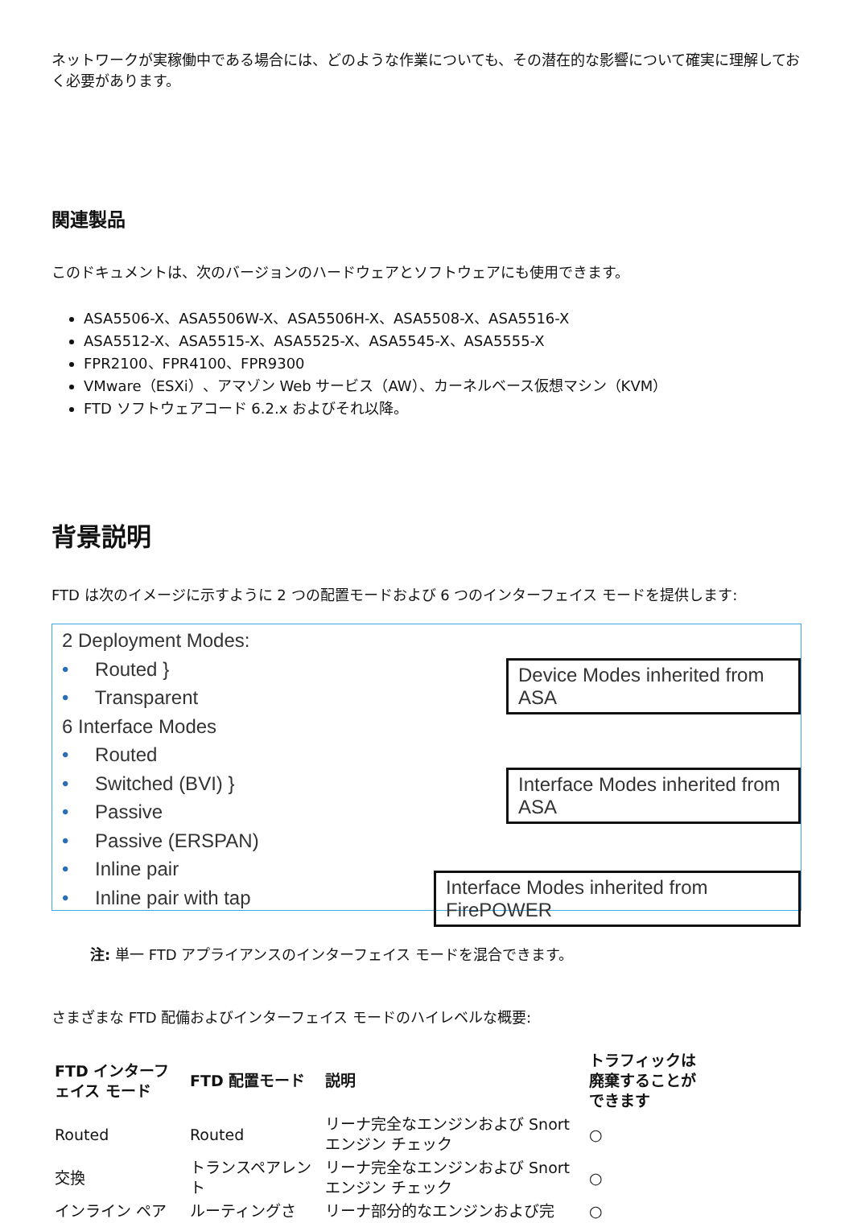ネットワークが実稼働中である場合には、どのような作業についても、その潜在的な影響について確実に理解しておく必要があります。
関連製品
このドキュメントは、次のバージョンのハードウェアとソフトウェアにも使用できます。
ASA5506-X、ASA5506W-X、ASA5506H-X、ASA5508-X、ASA5516-X
ASA5512-X、ASA5515-X、ASA5525-X、ASA5545-X、ASA5555-X
FPR2100、FPR4100、FPR9300
VMware（ESXi）、アマゾン Web サービス（AW）、カーネルベース仮想マシン（KVM）
FTD ソフトウェアコード 6.2.x およびそれ以降。
背景説明
FTD は次のイメージに示すように 2 つの配置モードおよび 6 つのインターフェイス モードを提供します:
2 Deployment Modes:
• Routed }
• Transparent
6 Interface Modes
• Routed
• Switched (BVI) }
• Passive
• Passive (ERSPAN)
• Inline pair
• Inline pair with tap
Device Modes inherited from ASA
Interface Modes inherited from ASA
Interface Modes inherited from FirePOWER
注: 単一 FTD アプライアンスのインターフェイス モードを混合できます。
さまざまな FTD 配備およびインターフェイス モードのハイレベルな概要:
| FTD インターフェイス モード | FTD 配置モード | 説明 | トラフィックは廃棄することができます |
| --- | --- | --- | --- |
| Routed | Routed | リーナ完全なエンジンおよび Snort エンジン チェック | ○ |
| 交換 | トランスペアレント | リーナ完全なエンジンおよび Snort エンジン チェック | ○ |
| インライン ペア | ルーティングさ | リーナ部分的なエンジンおよび完 | ○ |